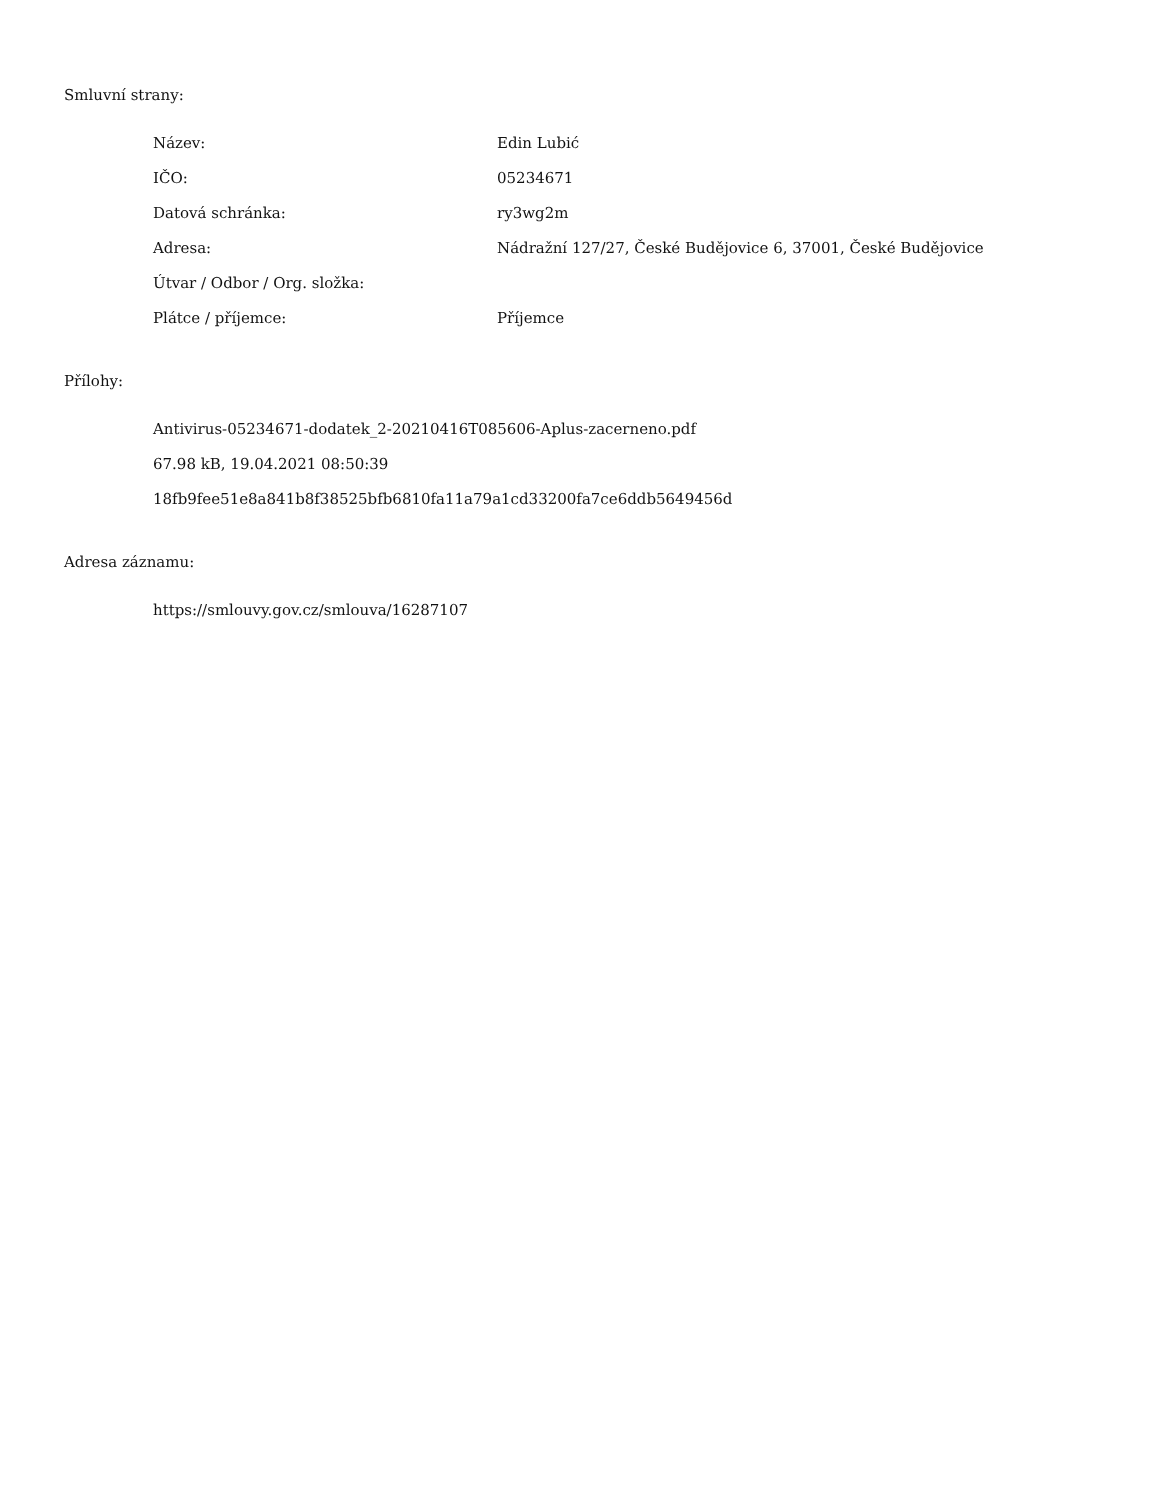Smluvní strany:
| Název: | Edin Lubić |
| IČO: | 05234671 |
| Datová schránka: | ry3wg2m |
| Adresa: | Nádražní 127/27, České Budějovice 6, 37001, České Budějovice |
| Útvar / Odbor / Org. složka: | |
| Plátce / příjemce: | Příjemce |
Přílohy:
Antivirus-05234671-dodatek_2-20210416T085606-Aplus-zacerneno.pdf
67.98 kB, 19.04.2021 08:50:39
18fb9fee51e8a841b8f38525bfb6810fa11a79a1cd33200fa7ce6ddb5649456d
Adresa záznamu:
https://smlouvy.gov.cz/smlouva/16287107